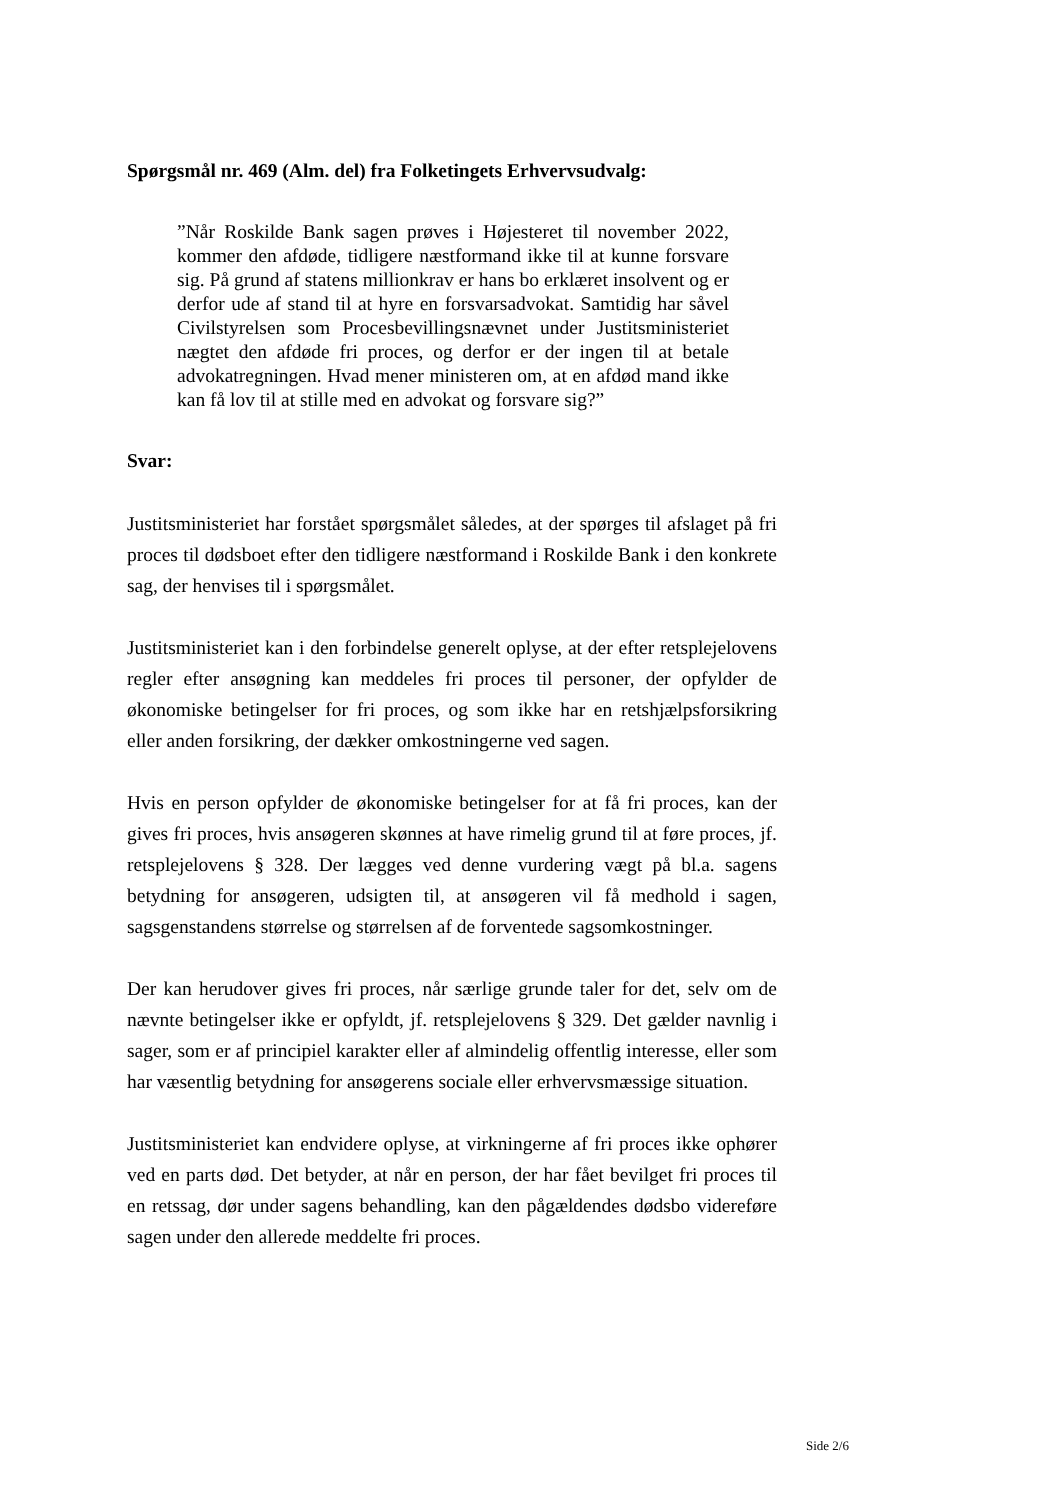Spørgsmål nr. 469 (Alm. del) fra Folketingets Erhvervsudvalg:
”Når Roskilde Bank sagen prøves i Højesteret til november 2022, kommer den afdøde, tidligere næstformand ikke til at kunne forsvare sig. På grund af statens millionkrav er hans bo erklæret insolvent og er derfor ude af stand til at hyre en forsvarsadvokat. Samtidig har såvel Civilstyrelsen som Procesbevillingsnævnet under Justitsministeriet nægtet den afdøde fri proces, og derfor er der ingen til at betale advokatregningen. Hvad mener ministeren om, at en afdød mand ikke kan få lov til at stille med en advokat og forsvare sig?”
Svar:
Justitsministeriet har forstået spørgsmålet således, at der spørges til afslaget på fri proces til dødsboet efter den tidligere næstformand i Roskilde Bank i den konkrete sag, der henvises til i spørgsmålet.
Justitsministeriet kan i den forbindelse generelt oplyse, at der efter retsplejelovens regler efter ansøgning kan meddeles fri proces til personer, der opfylder de økonomiske betingelser for fri proces, og som ikke har en retshjælpsforsikring eller anden forsikring, der dækker omkostningerne ved sagen.
Hvis en person opfylder de økonomiske betingelser for at få fri proces, kan der gives fri proces, hvis ansøgeren skønnes at have rimelig grund til at føre proces, jf. retsplejelovens § 328. Der lægges ved denne vurdering vægt på bl.a. sagens betydning for ansøgeren, udsigten til, at ansøgeren vil få medhold i sagen, sagsgenstandens størrelse og størrelsen af de forventede sagsomkostninger.
Der kan herudover gives fri proces, når særlige grunde taler for det, selv om de nævnte betingelser ikke er opfyldt, jf. retsplejelovens § 329. Det gælder navnlig i sager, som er af principiel karakter eller af almindelig offentlig interesse, eller som har væsentlig betydning for ansøgerens sociale eller erhvervsmæssige situation.
Justitsministeriet kan endvidere oplyse, at virkningerne af fri proces ikke ophører ved en parts død. Det betyder, at når en person, der har fået bevilget fri proces til en retssag, dør under sagens behandling, kan den pågældendes dødsbo videreføre sagen under den allerede meddelte fri proces.
Side 2/6